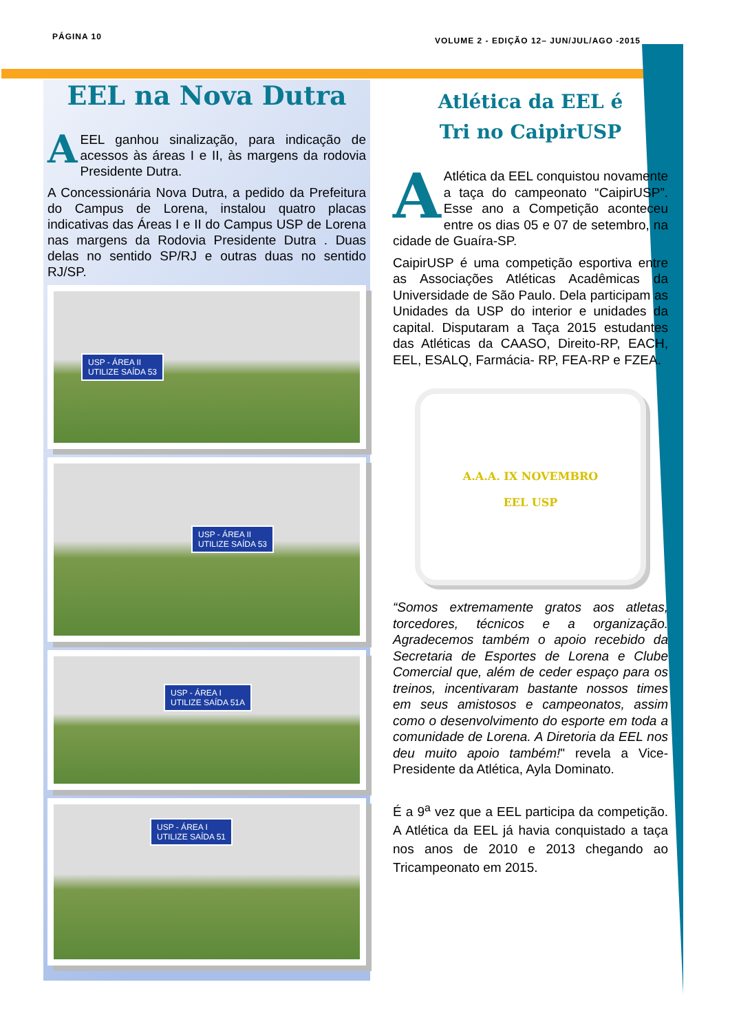PÁGINA 10 VOLUME 2 - EDIÇÃO 12– JUN/JUL/AGO -2015
EEL na Nova Dutra
A EEL ganhou sinalização, para indicação de acessos às áreas I e II, às margens da rodovia Presidente Dutra.
A Concessionária Nova Dutra, a pedido da Prefeitura do Campus de Lorena, instalou quatro placas indicativas das Áreas I e II do Campus USP de Lorena nas margens da Rodovia Presidente Dutra . Duas delas no sentido SP/RJ e outras duas no sentido RJ/SP.
USP - ÁREA II
UTILIZE SAÍDA 53
USP - ÁREA II
UTILIZE SAÍDA 53
USP - ÁREA I
UTILIZE SAÍDA 51A
USP - ÁREA I
UTILIZE SAÍDA 51
Atlética da EEL é
Tri no CaipirUSP
A Atlética da EEL conquistou novamente a taça do campeonato “CaipirUSP”. Esse ano a Competição aconteceu entre os dias 05 e 07 de setembro, na cidade de Guaíra-SP.
CaipirUSP é uma competição esportiva entre as Associações Atléticas Acadêmicas da Universidade de São Paulo. Dela participam as Unidades da USP do interior e unidades da capital. Disputaram a Taça 2015 estudantes das Atléticas da CAASO, Direito-RP, EACH, EEL, ESALQ, Farmácia- RP, FEA-RP e FZEA.
A.A.A. IX NOVEMBRO
EEL USP
“Somos extremamente gratos aos atletas, torcedores, técnicos e a organização. Agradecemos também o apoio recebido da Secretaria de Esportes de Lorena e Clube Comercial que, além de ceder espaço para os treinos, incentivaram bastante nossos times em seus amistosos e campeonatos, assim como o desenvolvimento do esporte em toda a comunidade de Lorena. A Diretoria da EEL nos deu muito apoio também!" revela a Vice-Presidente da Atlética, Ayla Dominato.
É a 9<sup>a</sup> vez que a EEL participa da competição. A Atlética da EEL já havia conquistado a taça nos anos de 2010 e 2013 chegando ao Tricampeonato em 2015.